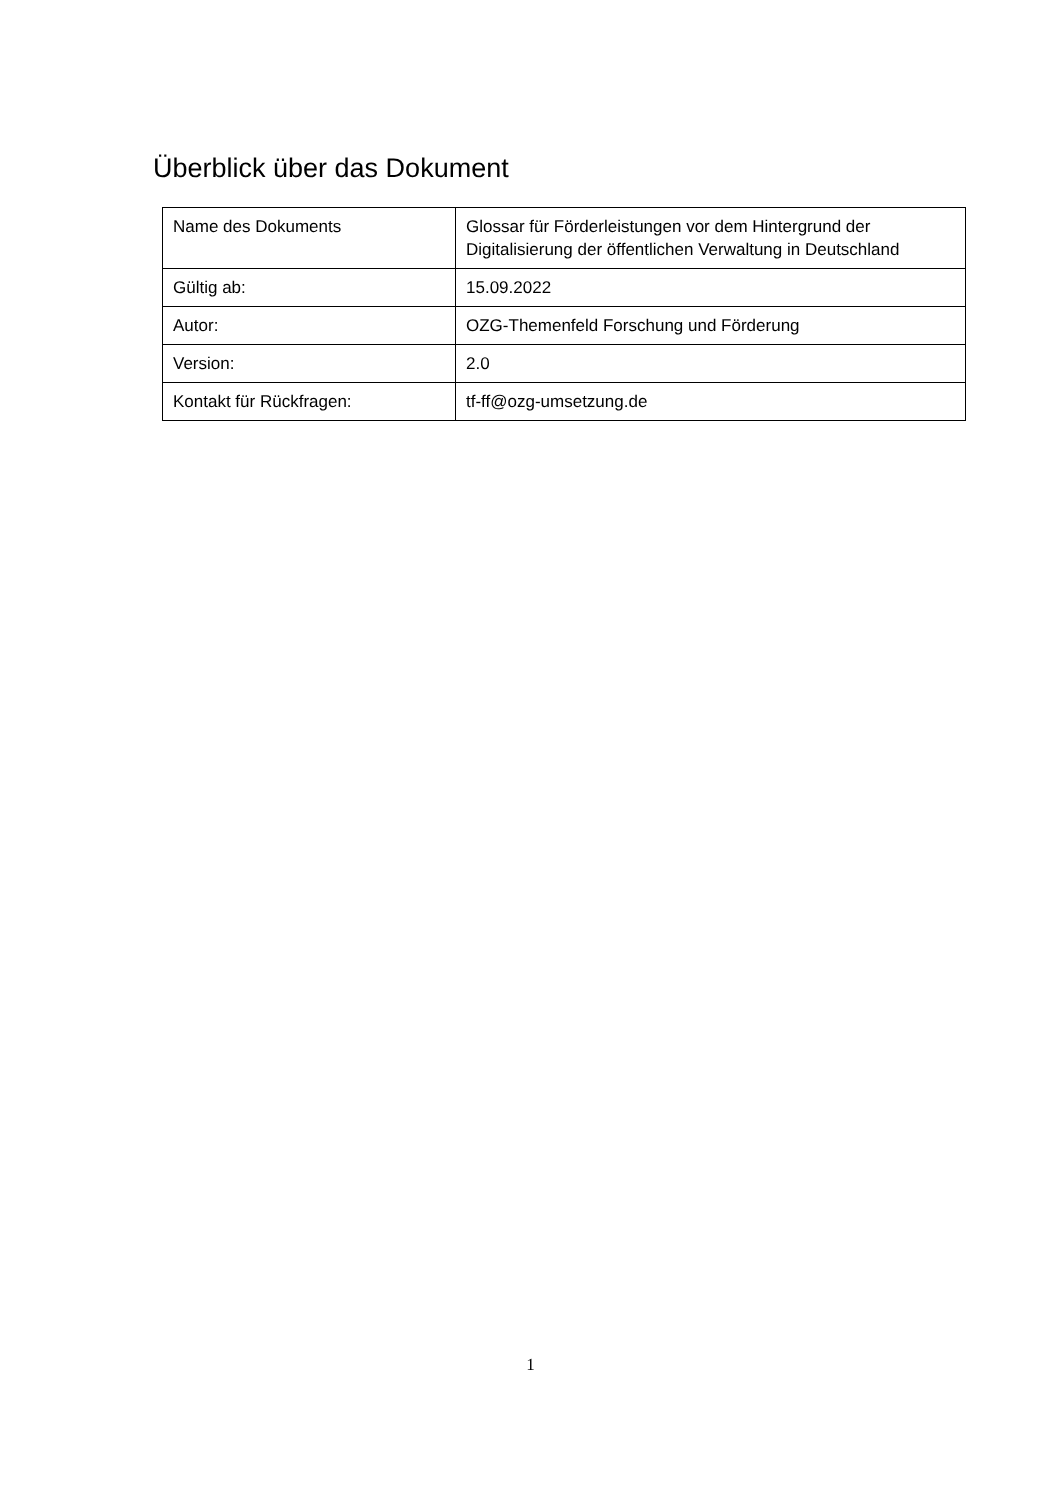Überblick über das Dokument
| Name des Dokuments | Glossar für Förderleistungen vor dem Hintergrund der Digitalisierung der öffentlichen Verwaltung in Deutschland |
| Gültig ab: | 15.09.2022 |
| Autor: | OZG-Themenfeld Forschung und Förderung |
| Version: | 2.0 |
| Kontakt für Rückfragen: | tf-ff@ozg-umsetzung.de |
1